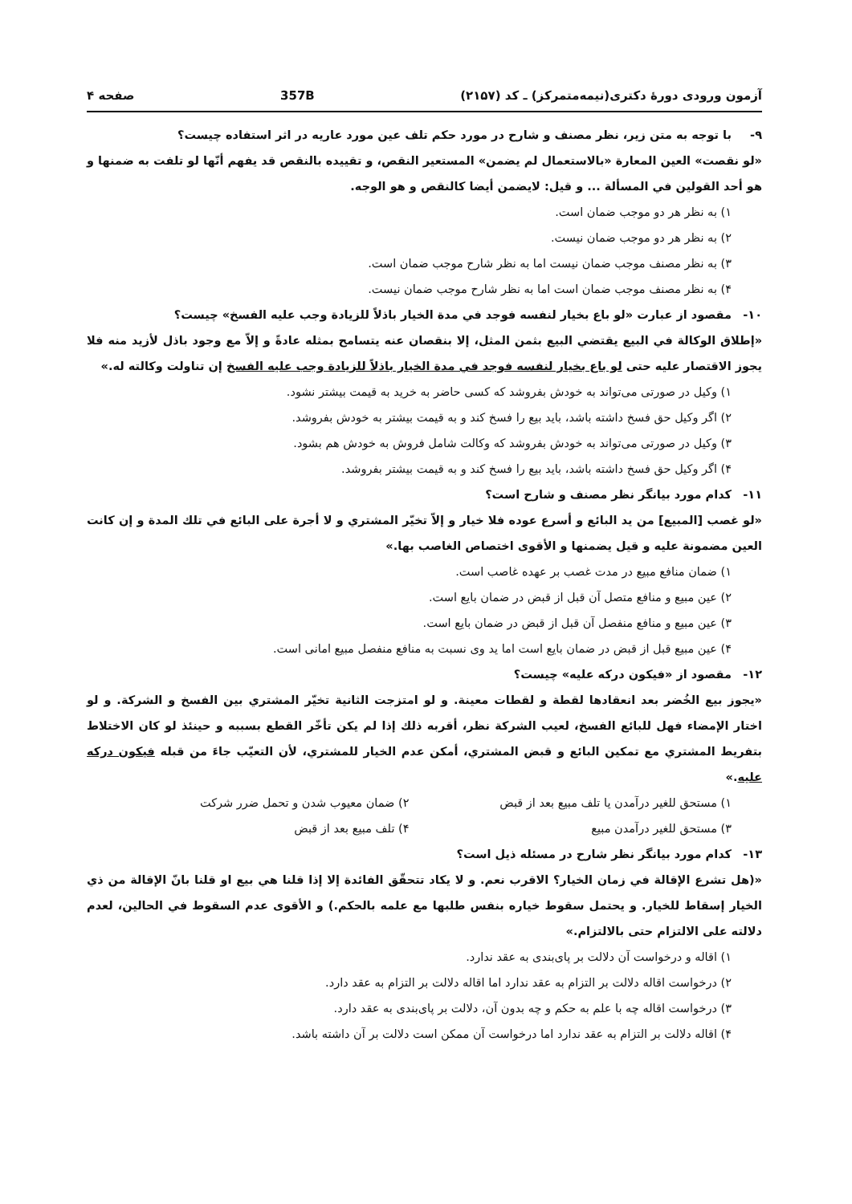آزمون ورودی دورهٔ دکتری(نیمه‌متمرکز) ـ کد (۲۱۵۷) 357B صفحه ۴
۹- با توجه به متن زیر، نظر مصنف و شارح در مورد حکم تلف عین مورد عاریه در اثر استفاده چیست؟
«لو نقصت» العين المعارة «بالاستعمال لم يضمن» المستعير النقص، و تقييده بالنقص قد يفهم أنّها لو تلفت به ضمنها و هو أحد القولين في المسألة ... و قيل: لايضمن أيضا كالنقص و هو الوجه.
۱) به نظر هر دو موجب ضمان است.
۲) به نظر هر دو موجب ضمان نیست.
۳) به نظر مصنف موجب ضمان نیست اما به نظر شارح موجب ضمان است.
۴) به نظر مصنف موجب ضمان است اما به نظر شارح موجب ضمان نیست.
۱۰- مقصود از عبارت «لو باع بخيار لنفسه فوجد في مدة الخيار باذلاً للزيادة وجب عليه الفسخ» چیست؟
«إطلاق الوكالة في البيع يقتضي البيع بثمن المثل، إلا بنقصان عنه يتسامح بمثله عادةً و إلاّ مع وجود باذل لأزيد منه فلا يجوز الاقتصار عليه حتى لو باع بخيار لنفسه فوجد في مدة الخيار باذلاً للزيادة وجب عليه الفسخ إن تناولت وكالته له.»
۱) وکیل در صورتی می‌تواند به خودش بفروشد که کسی حاضر به خرید به قیمت بیشتر نشود.
۲) اگر وکیل حق فسخ داشته باشد، باید بیع را فسخ کند و به قیمت بیشتر به خودش بفروشد.
۳) وکیل در صورتی می‌تواند به خودش بفروشد که وکالت شامل فروش به خودش هم بشود.
۴) اگر وکیل حق فسخ داشته باشد، باید بیع را فسخ کند و به قیمت بیشتر بفروشد.
۱۱- کدام مورد بیانگر نظر مصنف و شارح است؟
«لو غصب [المبيع] من يد البائع و أسرع عوده فلا خيار و إلاّ تخيّر المشتري و لا أجرة على البائع في تلك المدة و إن كانت العين مضمونة عليه و قيل يضمنها و الأقوى اختصاص الغاصب بها.»
۱) ضمان منافع مبیع در مدت غصب بر عهده غاصب است.
۲) عین مبیع و منافع متصل آن قبل از قبض در ضمان بایع است.
۳) عین مبیع و منافع منفصل آن قبل از قبض در ضمان بایع است.
۴) عین مبیع قبل از قبض در ضمان بایع است اما ید وی نسبت به منافع منفصل مبیع امانی است.
۱۲- مقصود از «فيكون دركه عليه» چیست؟
«يجوز بيع الخُضر بعد انعقادها لقطة و لقطات معينة. و لو امتزجت الثانية تخيّر المشتري بين الفسخ و الشركة. و لو اختار الإمضاء فهل للبائع الفسخ، لعيب الشركة نظر، أقربه ذلك إذا لم يكن تأخّر القطع بسببه و حينئذ لو كان الاختلاط بتفريط المشتري مع تمكين البائع و قبض المشتري، أمكن عدم الخيار للمشتري، لأن التعيّب جاءَ من قبله فيكون دركه عليه.»
۱) مستحق للغیر درآمدن یا تلف مبیع بعد از قبض ۲) ضمان معیوب شدن و تحمل ضرر شرکت ۳) مستحق للغیر درآمدن مبیع ۴) تلف مبیع بعد از قبض
۱۳- کدام مورد بیانگر نظر شارح در مسئله ذیل است؟
«(هل تشرع الإقالة في زمان الخيار؟ الاقرب نعم. و لا يكاد تتحقّق الفائدة إلا إذا قلنا هي بيع او قلنا بانّ الإقالة من ذي الخيار إسقاط للخيار. و يحتمل سقوط خياره بنفس طلبها مع علمه بالحكم.) و الأقوى عدم السقوط في الحالين، لعدم دلالته على الالتزام حتى بالالتزام.»
۱) اقاله و درخواست آن دلالت بر پای‌بندی به عقد ندارد.
۲) درخواست اقاله دلالت بر التزام به عقد ندارد اما اقاله دلالت بر التزام به عقد دارد.
۳) درخواست اقاله چه با علم به حکم و چه بدون آن، دلالت بر پای‌بندی به عقد دارد.
۴) اقاله دلالت بر التزام به عقد ندارد اما درخواست آن ممکن است دلالت بر آن داشته باشد.